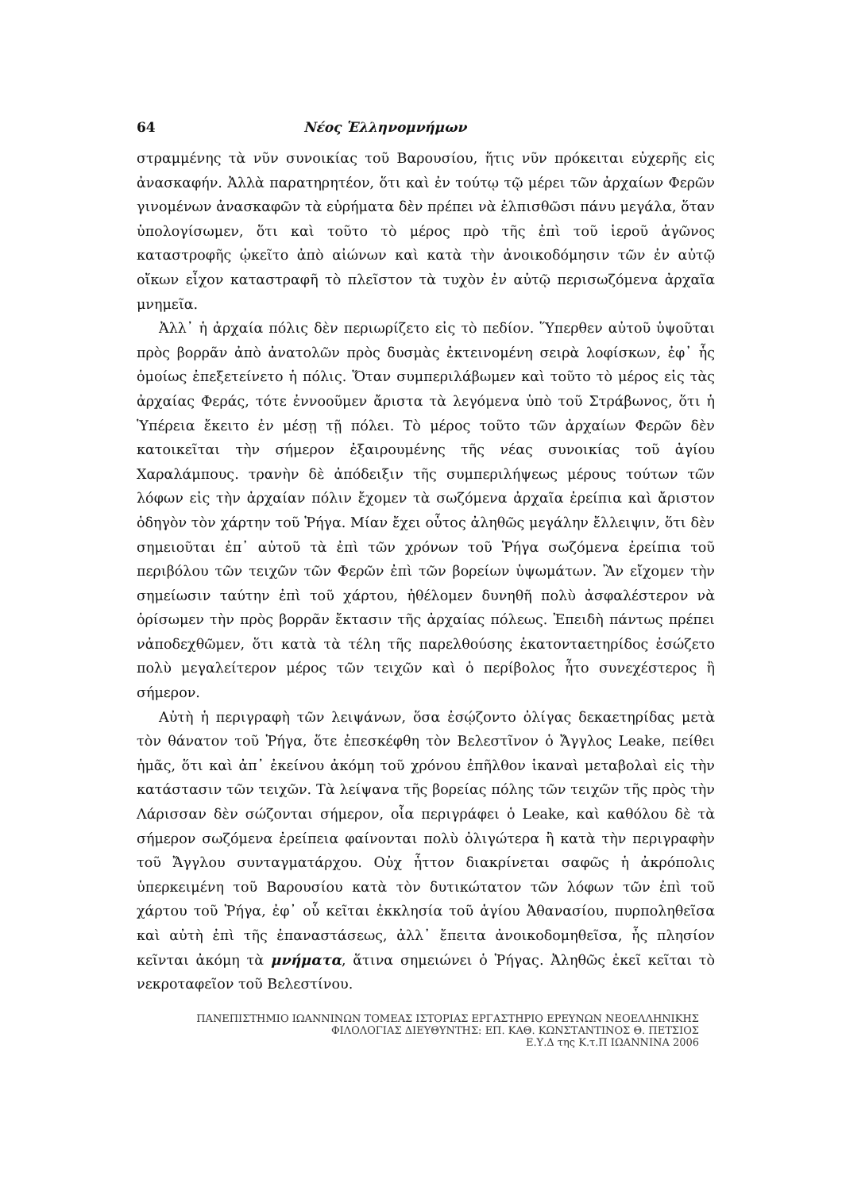64 Νέος Ἑλληνομνήμων
στραμμένης τὰ νῦν συνοικίας τοῦ Βαρουσίου, ἥτις νῦν πρόκειται εὐχερῆς εἰς ἀνασκαφήν. Ἀλλὰ παρατηρητέον, ὅτι καὶ ἐν τούτῳ τῷ μέρει τῶν ἀρχαίων Φερῶν γινομένων ἀνασκαφῶν τὰ εὑρήματα δὲν πρέπει νὰ ἐλπισθῶσι πάνυ μεγάλα, ὅταν ὑπολογίσωμεν, ὅτι καὶ τοῦτο τὸ μέρος πρὸ τῆς ἐπὶ τοῦ ἱεροῦ ἀγῶνος καταστροφῆς ᾠκεῖτο ἀπὸ αἰώνων καὶ κατὰ τὴν ἀνοικοδόμησιν τῶν ἐν αὐτῷ οἴκων εἶχον καταστραφῆ τὸ πλεῖστον τὰ τυχὸν ἐν αὐτῷ περισωζόμενα ἀρχαῖα μνημεῖα.
Ἀλλ᾽ ἡ ἀρχαία πόλις δὲν περιωρίζετο εἰς τὸ πεδίον. Ὕπερθεν αὐτοῦ ὑψοῦται πρὸς βορρᾶν ἀπὸ ἀνατολῶν πρὸς δυσμὰς ἐκτεινομένη σειρὰ λοφίσκων, ἐφ᾽ ἧς ὁμοίως ἐπεξετείνετο ἡ πόλις. Ὅταν συμπεριλάβωμεν καὶ τοῦτο τὸ μέρος εἰς τὰς ἀρχαίας Φεράς, τότε ἐννοοῦμεν ἄριστα τὰ λεγόμενα ὑπὸ τοῦ Στράβωνος, ὅτι ἡ Ὑπέρεια ἔκειτο ἐν μέσῃ τῇ πόλει. Τὸ μέρος τοῦτο τῶν ἀρχαίων Φερῶν δὲν κατοικεῖται τὴν σήμερον ἐξαιρουμένης τῆς νέας συνοικίας τοῦ ἁγίου Χαραλάμπους. τρανὴν δὲ ἀπόδειξιν τῆς συμπεριλήψεως μέρους τούτων τῶν λόφων εἰς τὴν ἀρχαίαν πόλιν ἔχομεν τὰ σωζόμενα ἀρχαῖα ἐρείπια καὶ ἄριστον ὁδηγὸν τὸν χάρτην τοῦ Ῥήγα. Μίαν ἔχει οὗτος ἀληθῶς μεγάλην ἔλλειψιν, ὅτι δὲν σημειοῦται ἐπ᾽ αὐτοῦ τὰ ἐπὶ τῶν χρόνων τοῦ Ῥήγα σωζόμενα ἐρείπια τοῦ περιβόλου τῶν τειχῶν τῶν Φερῶν ἐπὶ τῶν βορείων ὑψωμάτων. Ἂν εἴχομεν τὴν σημείωσιν ταύτην ἐπὶ τοῦ χάρτου, ἠθέλομεν δυνηθῆ πολὺ ἀσφαλέστερον νὰ ὁρίσωμεν τὴν πρὸς βορρᾶν ἔκτασιν τῆς ἀρχαίας πόλεως. Ἐπειδὴ πάντως πρέπει νἀποδεχθῶμεν, ὅτι κατὰ τὰ τέλη τῆς παρελθούσης ἑκατονταετηρίδος ἐσώζετο πολὺ μεγαλείτερον μέρος τῶν τειχῶν καὶ ὁ περίβολος ἦτο συνεχέστερος ἢ σήμερον.
Αὐτὴ ἡ περιγραφὴ τῶν λειψάνων, ὅσα ἐσῴζοντο ὀλίγας δεκαετηρίδας μετὰ τὸν θάνατον τοῦ Ῥήγα, ὅτε ἐπεσκέφθη τὸν Βελεστῖνον ὁ Ἄγγλος Leake, πείθει ἡμᾶς, ὅτι καὶ ἀπ᾽ ἐκείνου ἀκόμη τοῦ χρόνου ἐπῆλθον ἱκαναὶ μεταβολαὶ εἰς τὴν κατάστασιν τῶν τειχῶν. Τὰ λείψανα τῆς βορείας πόλης τῶν τειχῶν τῆς πρὸς τὴν Λάρισσαν δὲν σώζονται σήμερον, οἷα περιγράφει ὁ Leake, καὶ καθόλου δὲ τὰ σήμερον σωζόμενα ἐρείπεια φαίνονται πολὺ ὀλιγώτερα ἢ κατὰ τὴν περιγραφὴν τοῦ Ἄγγλου συνταγματάρχου. Οὐχ ἧττον διακρίνεται σαφῶς ἡ ἀκρόπολις ὑπερκειμένη τοῦ Βαρουσίου κατὰ τὸν δυτικώτατον τῶν λόφων τῶν ἐπὶ τοῦ χάρτου τοῦ Ῥήγα, ἐφ᾽ οὗ κεῖται ἐκκλησία τοῦ ἁγίου Ἀθανασίου, πυρποληθεῖσα καὶ αὐτὴ ἐπὶ τῆς ἐπαναστάσεως, ἀλλ᾽ ἔπειτα ἀνοικοδομηθεῖσα, ἧς πλησίον κεῖνται ἀκόμη τὰ μνήματα, ἅτινα σημειώνει ὁ Ῥήγας. Ἀληθῶς ἐκεῖ κεῖται τὸ νεκροταφεῖον τοῦ Βελεστίνου.
ΠΑΝΕΠΙΣΤΗΜΙΟ ΙΩΑΝΝΙΝΩΝ ΤΟΜΕΑΣ ΙΣΤΟΡΙΑΣ ΕΡΓΑΣΤΗΡΙΟ ΕΡΕΥΝΩΝ ΝΕΟΕΛΛΗΝΙΚΗΣ ΦΙΛΟΛΟΓΙΑΣ ΔΙΕΥΘΥΝΤΗΣ: ΕΠ. ΚΑΘ. ΚΩΝΣΤΑΝΤΙΝΟΣ Θ. ΠΕΤΣΙΟΣ
Ε.Υ.Δ της Κ.τ.Π ΙΩΑΝΝΙΝΑ 2006